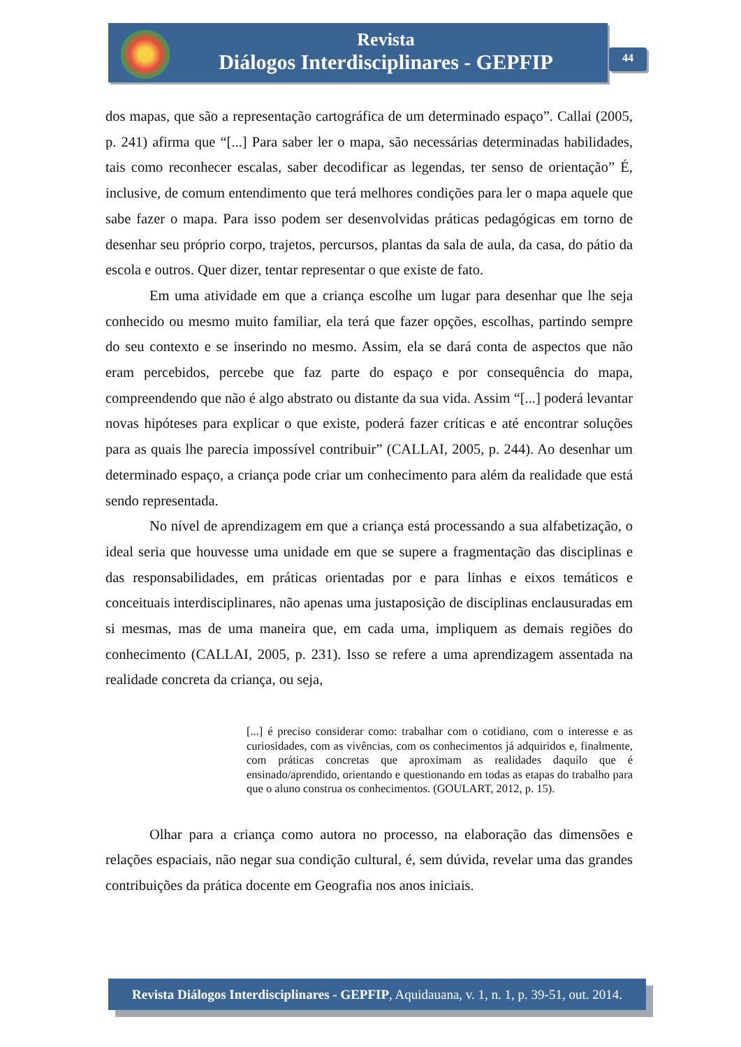Revista
Diálogos Interdisciplinares - GEPFIP
44
dos mapas, que são a representação cartográfica de um determinado espaço”. Callai (2005, p. 241) afirma que “[...] Para saber ler o mapa, são necessárias determinadas habilidades, tais como reconhecer escalas, saber decodificar as legendas, ter senso de orientação” É, inclusive, de comum entendimento que terá melhores condições para ler o mapa aquele que sabe fazer o mapa. Para isso podem ser desenvolvidas práticas pedagógicas em torno de desenhar seu próprio corpo, trajetos, percursos, plantas da sala de aula, da casa, do pátio da escola e outros. Quer dizer, tentar representar o que existe de fato.
Em uma atividade em que a criança escolhe um lugar para desenhar que lhe seja conhecido ou mesmo muito familiar, ela terá que fazer opções, escolhas, partindo sempre do seu contexto e se inserindo no mesmo. Assim, ela se dará conta de aspectos que não eram percebidos, percebe que faz parte do espaço e por consequência do mapa, compreendendo que não é algo abstrato ou distante da sua vida. Assim “[...] poderá levantar novas hipóteses para explicar o que existe, poderá fazer críticas e até encontrar soluções para as quais lhe parecia impossível contribuir” (CALLAI, 2005, p. 244). Ao desenhar um determinado espaço, a criança pode criar um conhecimento para além da realidade que está sendo representada.
No nível de aprendizagem em que a criança está processando a sua alfabetização, o ideal seria que houvesse uma unidade em que se supere a fragmentação das disciplinas e das responsabilidades, em práticas orientadas por e para linhas e eixos temáticos e conceituais interdisciplinares, não apenas uma justaposição de disciplinas enclausuradas em si mesmas, mas de uma maneira que, em cada uma, impliquem as demais regiões do conhecimento (CALLAI, 2005, p. 231). Isso se refere a uma aprendizagem assentada na realidade concreta da criança, ou seja,
[...] é preciso considerar como: trabalhar com o cotidiano, com o interesse e as curiosidades, com as vivências, com os conhecimentos já adquiridos e, finalmente, com práticas concretas que aproximam as realidades daquilo que é ensinado/aprendido, orientando e questionando em todas as etapas do trabalho para que o aluno construa os conhecimentos. (GOULART, 2012, p. 15).
Olhar para a criança como autora no processo, na elaboração das dimensões e relações espaciais, não negar sua condição cultural, é, sem dúvida, revelar uma das grandes contribuições da prática docente em Geografia nos anos iniciais.
Revista Diálogos Interdisciplinares - GEPFIP, Aquidauana, v. 1, n. 1, p. 39-51, out. 2014.